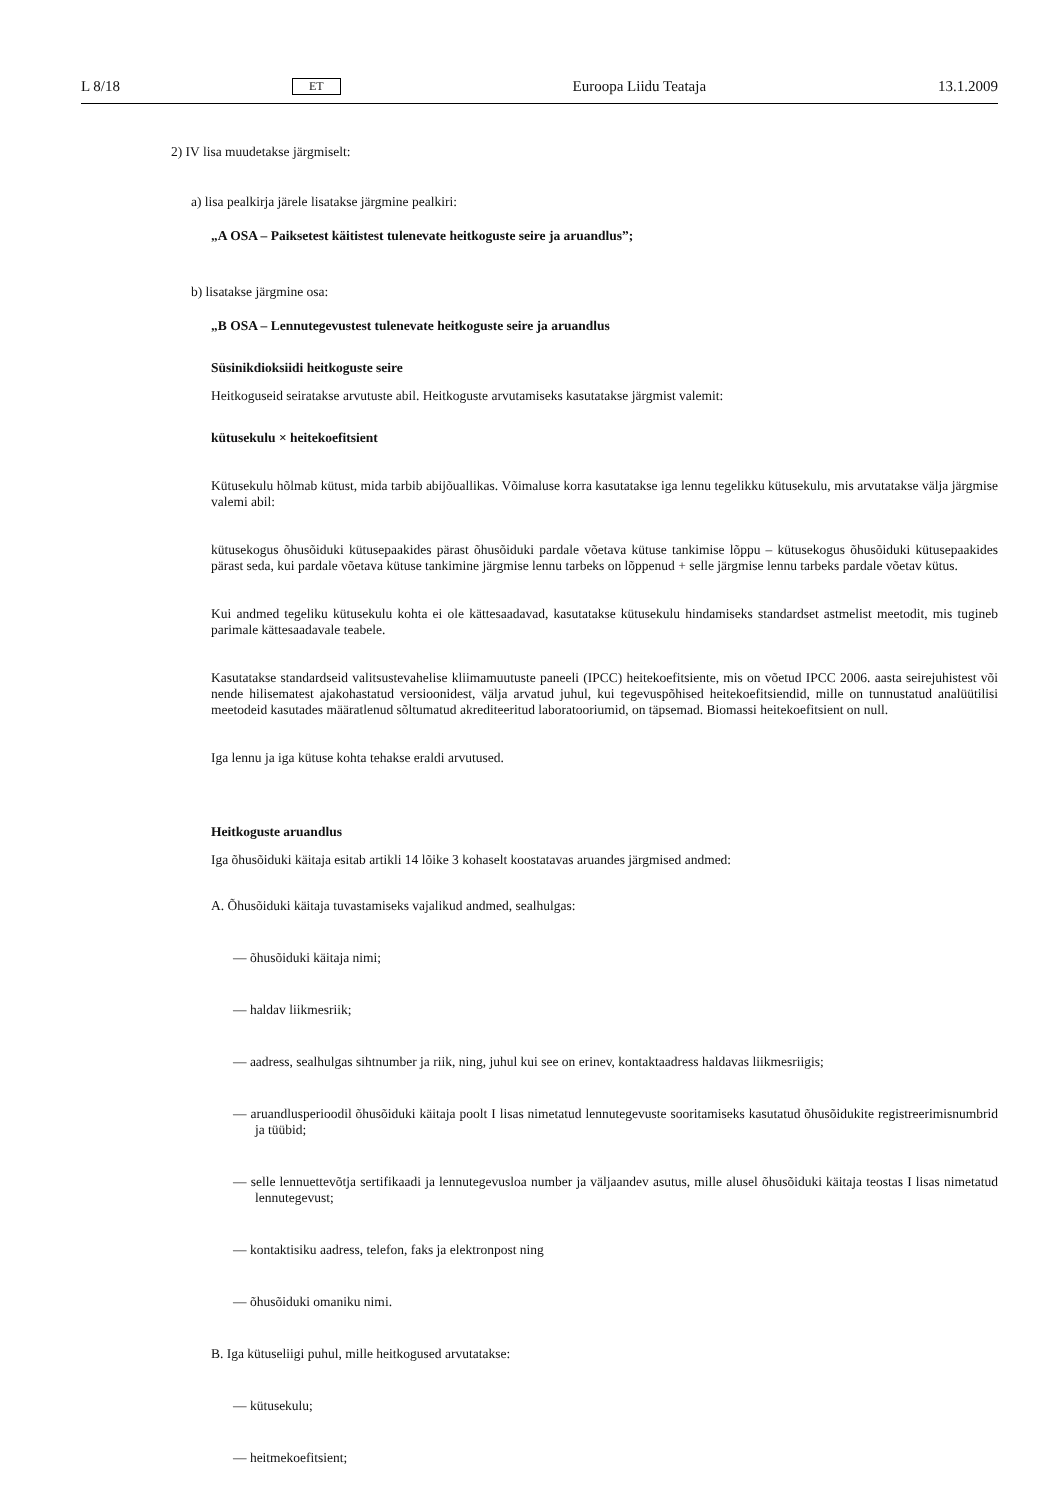L 8/18 ET Euroopa Liidu Teataja 13.1.2009
2) IV lisa muudetakse järgmiselt:
a) lisa pealkirja järele lisatakse järgmine pealkiri:
„A OSA – Paiksetest käitistest tulenevate heitkoguste seire ja aruandlus”;
b) lisatakse järgmine osa:
„B OSA – Lennutegevustest tulenevate heitkoguste seire ja aruandlus
Süsinikdioksiidi heitkoguste seire
Heitkoguseid seiratakse arvutuste abil. Heitkoguste arvutamiseks kasutatakse järgmist valemit:
kütusekulu × heitekoefitsient
Kütusekulu hõlmab kütust, mida tarbib abijõuallikas. Võimaluse korra kasutatakse iga lennu tegelikku kütusekulu, mis arvutatakse välja järgmise valemi abil:
kütusekogus õhusõiduki kütusepaakides pärast õhusõiduki pardale võetava kütuse tankimise lõppu – kütusekogus õhusõiduki kütusepaakides pärast seda, kui pardale võetava kütuse tankimine järgmise lennu tarbeks on lõppenud + selle järgmise lennu tarbeks pardale võetav kütus.
Kui andmed tegeliku kütusekulu kohta ei ole kättesaadavad, kasutatakse kütusekulu hindamiseks standardset astmelist meetodit, mis tugineb parimale kättesaadavale teabele.
Kasutatakse standardseid valitsustevahelise kliimamuutuste paneeli (IPCC) heitekoefitsiente, mis on võetud IPCC 2006. aasta seirejuhistest või nende hilisematest ajakohastatud versioonidest, välja arvatud juhul, kui tegevuspõhised heitekoefitsiendid, mille on tunnustatud analüütilisi meetodeid kasutades määratlenud sõltumatud akrediteeritud laboratooriumid, on täpsemad. Biomassi heitekoefitsient on null.
Iga lennu ja iga kütuse kohta tehakse eraldi arvutused.
Heitkoguste aruandlus
Iga õhusõiduki käitaja esitab artikli 14 lõike 3 kohaselt koostatavas aruandes järgmised andmed:
A. Õhusõiduki käitaja tuvastamiseks vajalikud andmed, sealhulgas:
— õhusõiduki käitaja nimi;
— haldav liikmesriik;
— aadress, sealhulgas sihtnumber ja riik, ning, juhul kui see on erinev, kontaktaadress haldavas liikmesriigis;
— aruandlusperioodil õhusõiduki käitaja poolt I lisas nimetatud lennutegevuste sooritamiseks kasutatud õhusõidukite registreerimisnumbrid ja tüübid;
— selle lennuettevõtja sertifikaadi ja lennutegevusloa number ja väljaandev asutus, mille alusel õhusõiduki käitaja teostas I lisas nimetatud lennutegevust;
— kontaktisiku aadress, telefon, faks ja elektronpost ning
— õhusõiduki omaniku nimi.
B. Iga kütuseliigi puhul, mille heitkogused arvutatakse:
— kütusekulu;
— heitmekoefitsient;